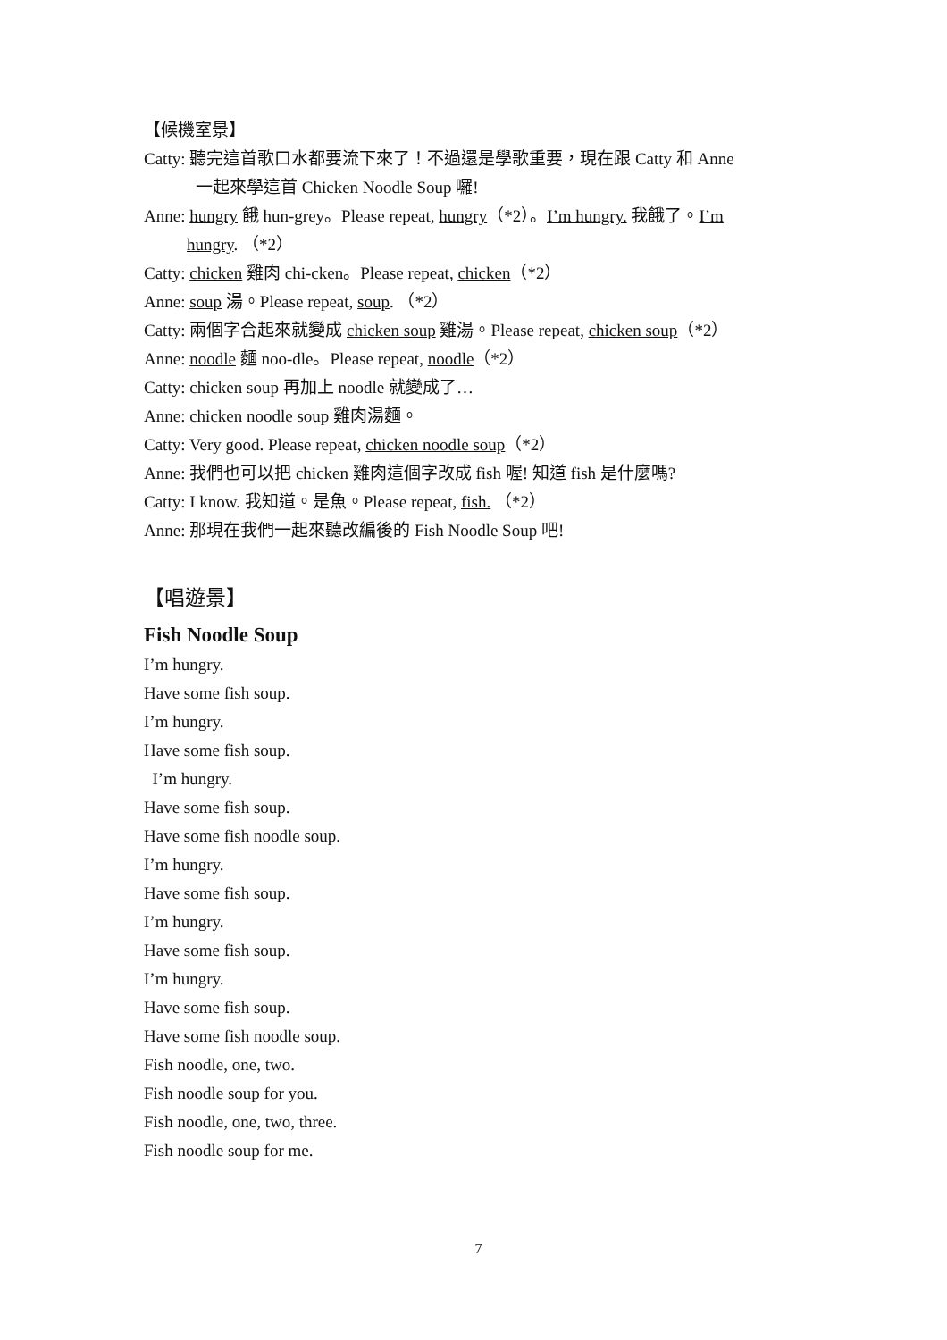【候機室景】
Catty: 聽完這首歌口水都要流下來了！不過還是學歌重要，現在跟 Catty 和 Anne
一起來學這首 Chicken Noodle Soup 囉!
Anne: hungry 餓 hun-grey。Please repeat, hungry（*2）。I’m hungry. 我餓了。I’m
hungry. （*2）
Catty: chicken 雞肉 chi-cken。Please repeat, chicken（*2）
Anne: soup 湯。Please repeat, soup. （*2）
Catty: 兩個字合起來就變成 chicken soup 雞湯。Please repeat, chicken soup（*2）
Anne: noodle 麵 noo-dle。Please repeat, noodle（*2）
Catty: chicken soup 再加上 noodle 就變成了…
Anne: chicken noodle soup 雞肉湯麵。
Catty: Very good. Please repeat, chicken noodle soup（*2）
Anne: 我們也可以把 chicken 雞肉這個字改成 fish 喔! 知道 fish 是什麼嗎?
Catty: I know. 我知道。是魚。Please repeat, fish. （*2）
Anne: 那現在我們一起來聽改編後的 Fish Noodle Soup 吧!
【唱遊景】
Fish Noodle Soup
I’m hungry.
Have some fish soup.
I’m hungry.
Have some fish soup.
I’m hungry.
Have some fish soup.
Have some fish noodle soup.
I’m hungry.
Have some fish soup.
I’m hungry.
Have some fish soup.
I’m hungry.
Have some fish soup.
Have some fish noodle soup.
Fish noodle, one, two.
Fish noodle soup for you.
Fish noodle, one, two, three.
Fish noodle soup for me.
7